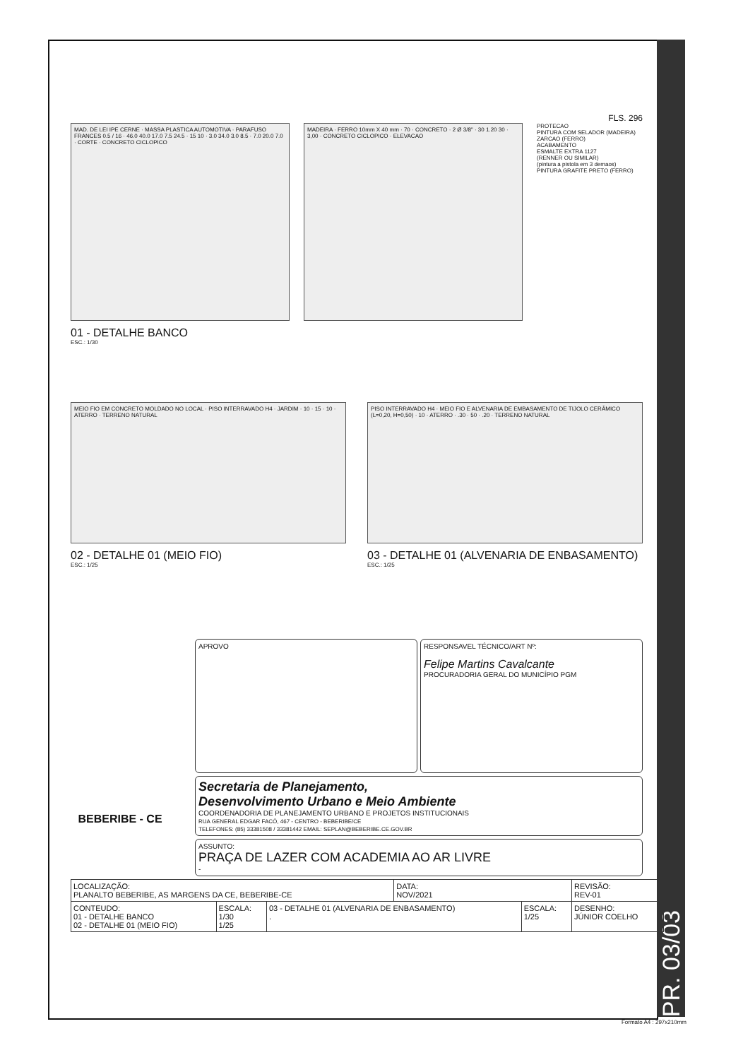PR. 03/03
FLS. 296
MAD. DE LEI IPE CERNE · MASSA PLASTICA AUTOMOTIVA · PARAFUSO FRANCES 0.5 / 16 · 46.0 40.0 17.0 7.5 24.5 · 15 10 · 3.0 34.0 3.0 8.5 · 7.0 20.0 7.0 · CORTE · CONCRETO CICLOPICO
MADEIRA · FERRO 10mm X 40 mm · 70 · CONCRETO · 2 Ø 3/8" · 30 1.20 30 · 3,00 · CONCRETO CICLOPICO · ELEVACAO
PROTECAO
PINTURA COM SELADOR (MADEIRA)
ZARCAO (FERRO)
ACABAMENTO
ESMALTE EXTRA 1127
(RENNER OU SIMILAR)
(pintura a pistola em 3 demaos)
PINTURA GRAFITE PRETO (FERRO)
01 - DETALHE BANCO
ESC.: 1/30
MEIO FIO EM CONCRETO MOLDADO NO LOCAL · PISO INTERRAVADO H4 · JARDIM · 10 · 15 · 10 · ATERRO · TERRENO NATURAL
02 - DETALHE 01 (MEIO FIO)
ESC.: 1/25
PISO INTERRAVADO H4 · MEIO FIO E ALVENARIA DE EMBASAMENTO DE TIJOLO CERÂMICO (L=0,20, H=0,50) · 10 · ATERRO · .30 · 50 · .20 · TERRENO NATURAL
03 - DETALHE 01 (ALVENARIA DE ENBASAMENTO)
ESC.: 1/25
APROVO RESPONSAVEL TÉCNICO/ART Nº:
Felipe Martins Cavalcante
PROCURADORIA GERAL DO MUNICÍPIO PGM
Secretaria de Planejamento,
Desenvolvimento Urbano e Meio Ambiente
COORDENADORIA DE PLANEJAMENTO URBANO E PROJETOS INSTITUCIONAIS
RUA GENERAL EDGAR FACÓ, 467 - CENTRO - BEBERIBE/CE
TELEFONES: (85) 33381508 / 33381442 EMAIL: SEPLAN@BEBERIBE.CE.GOV.BR
ASSUNTO:
PRAÇA DE LAZER COM ACADEMIA AO AR LIVRE
-
| LOCALIZAÇÃO: PLANALTO BEBERIBE, AS MARGENS DA CE, BEBERIBE-CE | | | DATA: NOV/2021 | | REVISÃO: REV-01 |
| CONTEUDO: 01 - DETALHE BANCO 02 - DETALHE 01 (MEIO FIO) | ESCALA: 1/30 1/25 | 03 - DETALHE 01 (ALVENARIA DE ENBASAMENTO) . | | ESCALA: 1/25 | DESENHO: JÚNIOR COELHO |
BEBERIBE - CE
Formato A4 : 297x210mm